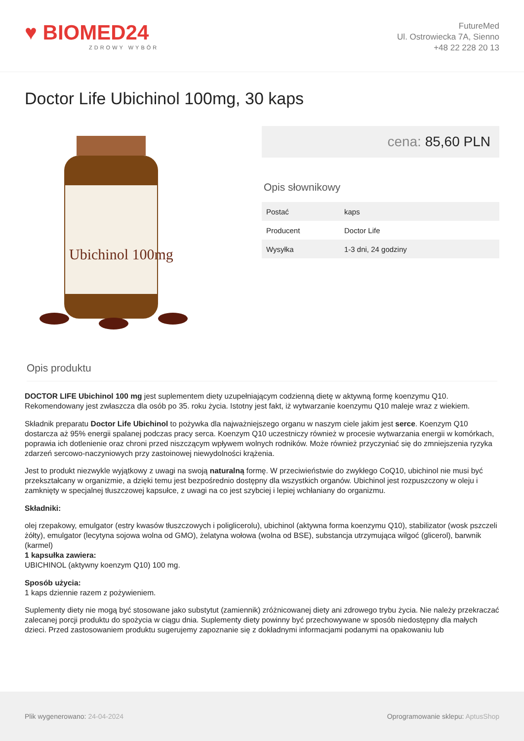♥ BIOMED24
ZDROWY WYBÓR
FutureMed
Ul. Ostrowiecka 7A, Sienno
+48 22 228 20 13
Doctor Life Ubichinol 100mg, 30 kaps
Ubichinol 100mg
cena: 85,60 PLN
Opis słownikowy
| Postać | kaps |
| Producent | Doctor Life |
| Wysyłka | 1-3 dni, 24 godziny |
Opis produktu
DOCTOR LIFE Ubichinol 100 mg jest suplementem diety uzupełniającym codzienną dietę w aktywną formę koenzymu Q10. Rekomendowany jest zwłaszcza dla osób po 35. roku życia. Istotny jest fakt, iż wytwarzanie koenzymu Q10 maleje wraz z wiekiem.
Składnik preparatu Doctor Life Ubichinol to pożywka dla najważniejszego organu w naszym ciele jakim jest serce. Koenzym Q10 dostarcza aż 95% energii spalanej podczas pracy serca. Koenzym Q10 uczestniczy również w procesie wytwarzania energii w komórkach, poprawia ich dotlenienie oraz chroni przed niszczącym wpływem wolnych rodników. Może również przyczyniać się do zmniejszenia ryzyka zdarzeń sercowo-naczyniowych przy zastoinowej niewydolności krążenia.
Jest to produkt niezwykle wyjątkowy z uwagi na swoją naturalną formę. W przeciwieństwie do zwykłego CoQ10, ubichinol nie musi być przekształcany w organizmie, a dzięki temu jest bezpośrednio dostępny dla wszystkich organów. Ubichinol jest rozpuszczony w oleju i zamknięty w specjalnej tłuszczowej kapsułce, z uwagi na co jest szybciej i lepiej wchłaniany do organizmu.
Składniki:
olej rzepakowy, emulgator (estry kwasów tłuszczowych i poliglicerolu), ubichinol (aktywna forma koenzymu Q10), stabilizator (wosk pszczeli żółty), emulgator (lecytyna sojowa wolna od GMO), żelatyna wołowa (wolna od BSE), substancja utrzymująca wilgoć (glicerol), barwnik (karmel)
1 kapsułka zawiera:
UBICHINOL (aktywny koenzym Q10) 100 mg.
Sposób użycia:
1 kaps dziennie razem z pożywieniem.
Suplementy diety nie mogą być stosowane jako substytut (zamiennik) zróżnicowanej diety ani zdrowego trybu życia. Nie należy przekraczać zalecanej porcji produktu do spożycia w ciągu dnia. Suplementy diety powinny być przechowywane w sposób niedostępny dla małych dzieci. Przed zastosowaniem produktu sugerujemy zapoznanie się z dokładnymi informacjami podanymi na opakowaniu lub
Plik wygenerowano: 24-04-2024
Oprogramowanie sklepu: AptusShop